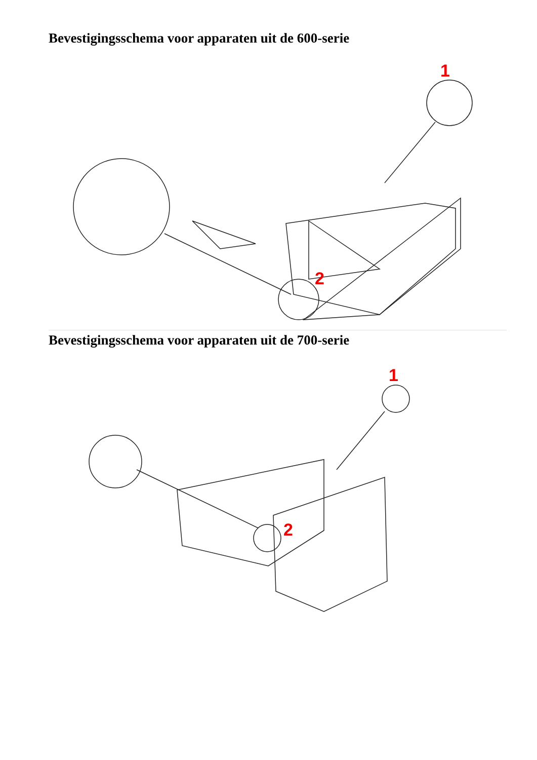Bevestigingsschema voor apparaten uit de 600-serie
1
2
Bevestigingsschema voor apparaten uit de 700-serie
1
2